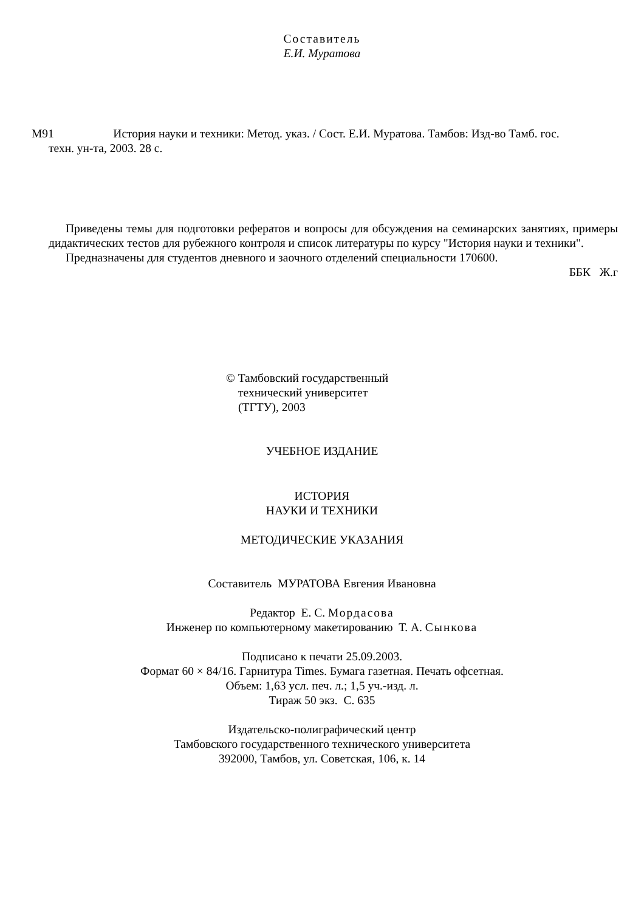Составитель
Е.И. Муратова
М91 История науки и техники: Метод. указ. / Сост. Е.И. Муратова. Тамбов: Изд-во Тамб. гос.
техн. ун-та, 2003. 28 с.
Приведены темы для подготовки рефератов и вопросы для обсуждения на семинарских занятиях, примеры дидактических тестов для рубежного контроля и список литературы по курсу "История науки и техники".
Предназначены для студентов дневного и заочного отделений специальности 170600.
ББК Ж.г
© Тамбовский государственный
технический университет
(ТГТУ), 2003
УЧЕБНОЕ ИЗДАНИЕ
ИСТОРИЯ
НАУКИ И ТЕХНИКИ
МЕТОДИЧЕСКИЕ УКАЗАНИЯ
Составитель МУРАТОВА Евгения Ивановна
Редактор Е. С. Мордасова
Инженер по компьютерному макетированию Т. А. Сынкова
Подписано к печати 25.09.2003.
Формат 60 × 84/16. Гарнитура Times. Бумага газетная. Печать офсетная.
Объем: 1,63 усл. печ. л.; 1,5 уч.-изд. л.
Тираж 50 экз. С. 635
Издательско-полиграфический центр
Тамбовского государственного технического университета
392000, Тамбов, ул. Советская, 106, к. 14